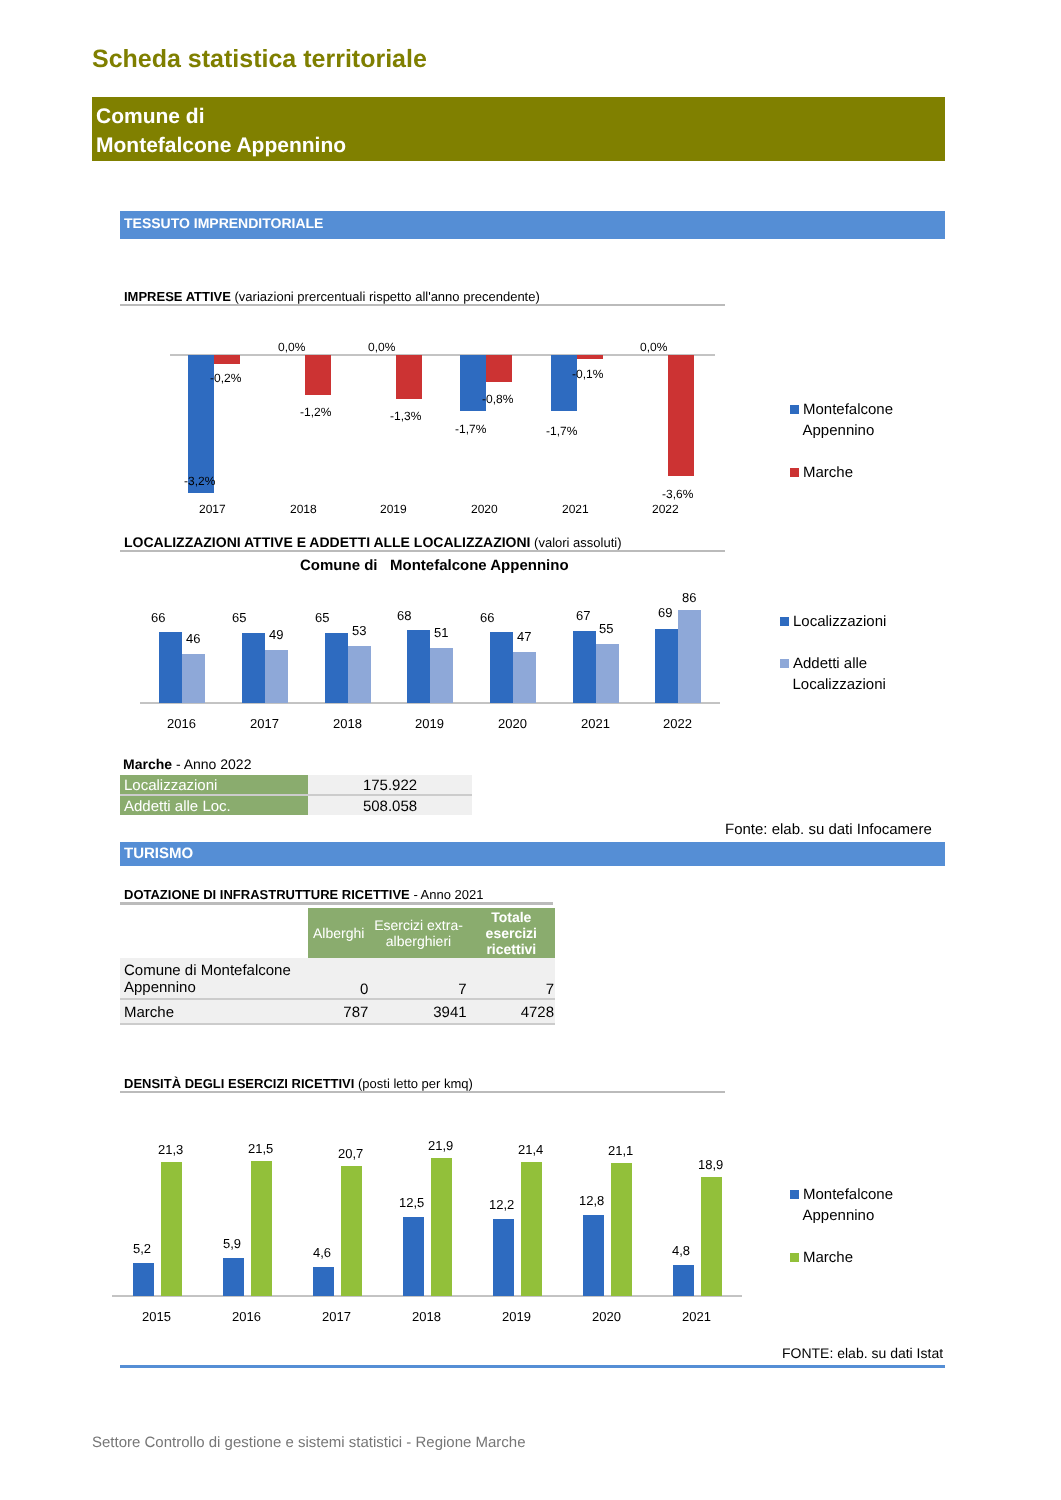Scheda statistica territoriale
Comune di
Montefalcone Appennino
TESSUTO IMPRENDITORIALE
IMPRESE ATTIVE (variazioni prercentuali rispetto all'anno precendente)
-0,2%
-3,2%
0,0%
-1,2%
0,0%
-1,3%
-1,7%
-0,8%
-1,7%
-0,1%
0,0%
-3,6%
2017
2018
2019
2020
2021
2022
Montefalcone
Appennino
Marche
LOCALIZZAZIONI ATTIVE E ADDETTI ALLE LOCALIZZAZIONI (valori assoluti)
Comune di Montefalcone Appennino
66
46
65
49
65
53
68
51
66
47
67
55
69
86
2016
2017
2018
2019
2020
2021
2022
Localizzazioni
Addetti alle
Localizzazioni
Marche - Anno 2022
| Localizzazioni | 175.922 |
| Addetti alle Loc. | 508.058 |
Fonte: elab. su dati Infocamere
TURISMO
DOTAZIONE DI INFRASTRUTTURE RICETTIVE - Anno 2021
| | Alberghi | Esercizi extra-alberghieri | Totale esercizi ricettivi |
| Comune di Montefalcone Appennino | 0 | 7 | 7 |
| Marche | 787 | 3941 | 4728 |
DENSITÀ DEGLI ESERCIZI RICETTIVI (posti letto per kmq)
5,2
21,3
5,9
21,5
4,6
20,7
12,5
21,9
12,2
21,4
12,8
21,1
4,8
18,9
2015
2016
2017
2018
2019
2020
2021
Montefalcone
Appennino
Marche
FONTE: elab. su dati Istat
Settore Controllo di gestione e sistemi statistici - Regione Marche